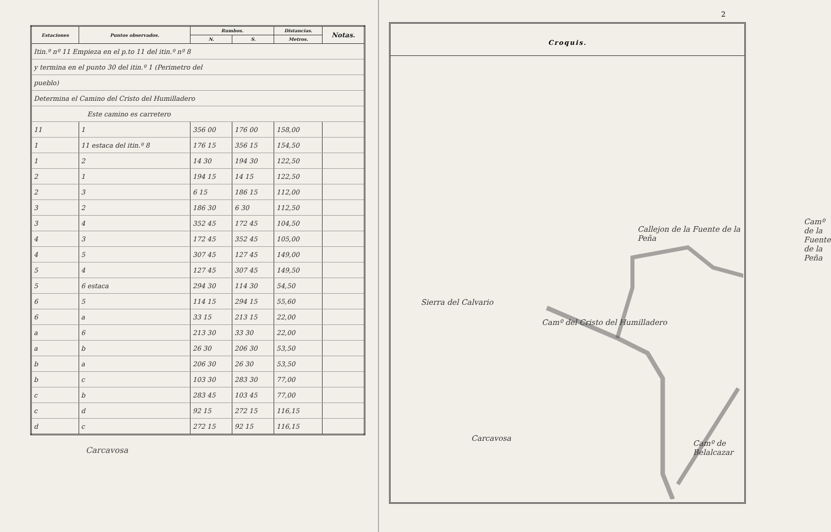| Estaciones | Puntos observados. | Rumbos. | | Distancias. | Notas. |
| --- | --- | --- | --- | --- | --- |
| | | N. | S. | Metros. | |
| Itin.º nº 11 Empieza en el p.to 11 del itin.º nº 8 | | | | | |
| y termina en el punto 30 del itin.º 1 (Perimetro del | | | | | |
| pueblo) | | | | | |
| Determina el Camino del Cristo del Humilladero | | | | | |
| Este camino es carretero | | | | | |
| 11 | 1 | 356 00 | 176 00 | 158,00 | |
| 1 | 11 estaca del itin.º 8 | 176 15 | 356 15 | 154,50 | |
| 1 | 2 | 14 30 | 194 30 | 122,50 | |
| 2 | 1 | 194 15 | 14 15 | 122,50 | |
| 2 | 3 | 6 15 | 186 15 | 112,00 | |
| 3 | 2 | 186 30 | 6 30 | 112,50 | |
| 3 | 4 | 352 45 | 172 45 | 104,50 | |
| 4 | 3 | 172 45 | 352 45 | 105,00 | |
| 4 | 5 | 307 45 | 127 45 | 149,00 | |
| 5 | 4 | 127 45 | 307 45 | 149,50 | |
| 5 | 6 estaca | 294 30 | 114 30 | 54,50 | |
| 6 | 5 | 114 15 | 294 15 | 55,60 | |
| 6 | a | 33 15 | 213 15 | 22,00 | |
| a | 6 | 213 30 | 33 30 | 22,00 | |
| a | b | 26 30 | 206 30 | 53,50 | |
| b | a | 206 30 | 26 30 | 53,50 | |
| b | c | 103 30 | 283 30 | 77,00 | |
| c | b | 283 45 | 103 45 | 77,00 | |
| c | d | 92 15 | 272 15 | 116,15 | |
| d | c | 272 15 | 92 15 | 116,15 | |
Carcavosa
2
Croquis.
Sierra del Calvario
Callejon de la Fuente de la Peña
Camº del Cristo del Humilladero
Camº de Belalcazar
Camº de la Fuente de la Peña
Carcavosa